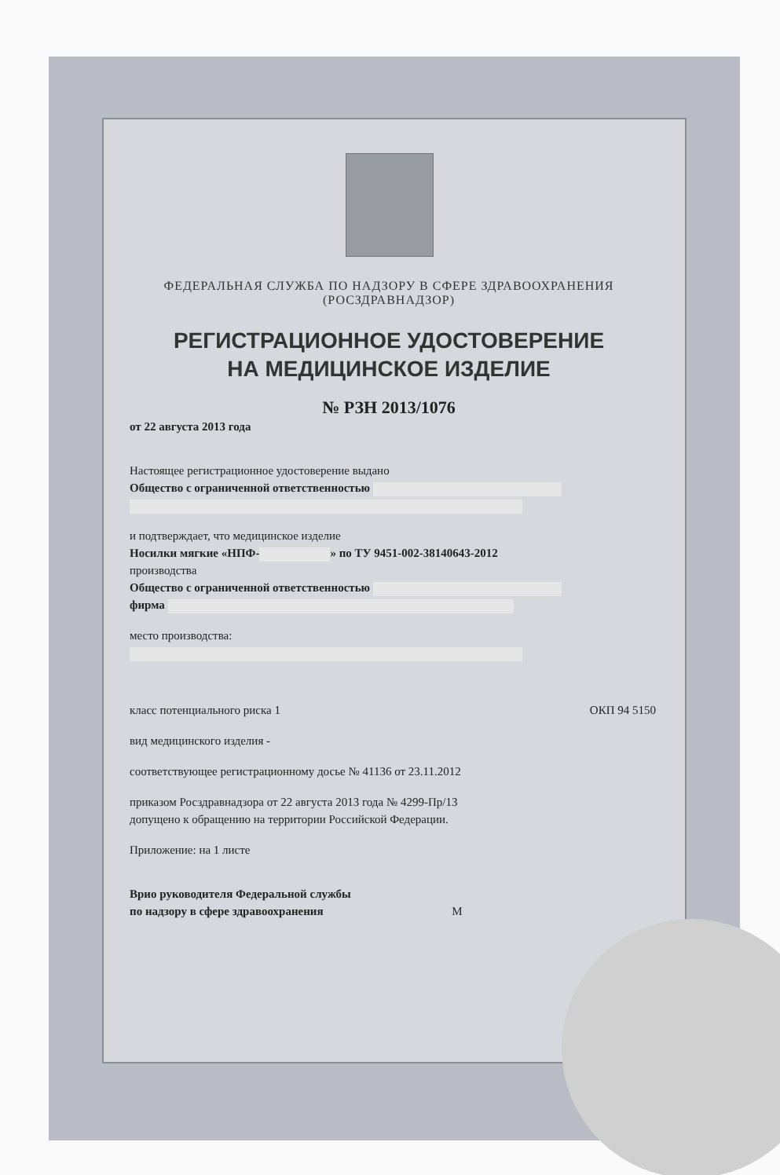ФЕДЕРАЛЬНАЯ СЛУЖБА ПО НАДЗОРУ В СФЕРЕ ЗДРАВООХРАНЕНИЯ
(РОСЗДРАВНАДЗОР)
РЕГИСТРАЦИОННОЕ УДОСТОВЕРЕНИЕ
НА МЕДИЦИНСКОЕ ИЗДЕЛИЕ
№ РЗН 2013/1076
от 22 августа 2013 года
Настоящее регистрационное удостоверение выдано
Общество с ограниченной ответственностью
и подтверждает, что медицинское изделие
Носилки мягкие «НПФ- » по ТУ 9451-002-38140643-2012
производства
Общество с ограниченной ответственностью
фирма
место производства:
класс потенциального риска 1 ОКП 94 5150
вид медицинского изделия -
соответствующее регистрационному досье № 41136 от 23.11.2012
приказом Росздравнадзора от 22 августа 2013 года № 4299-Пр/13
допущено к обращению на территории Российской Федерации.
Приложение: на 1 листе
Врио руководителя Федеральной службы
по надзору в сфере здравоохранения М